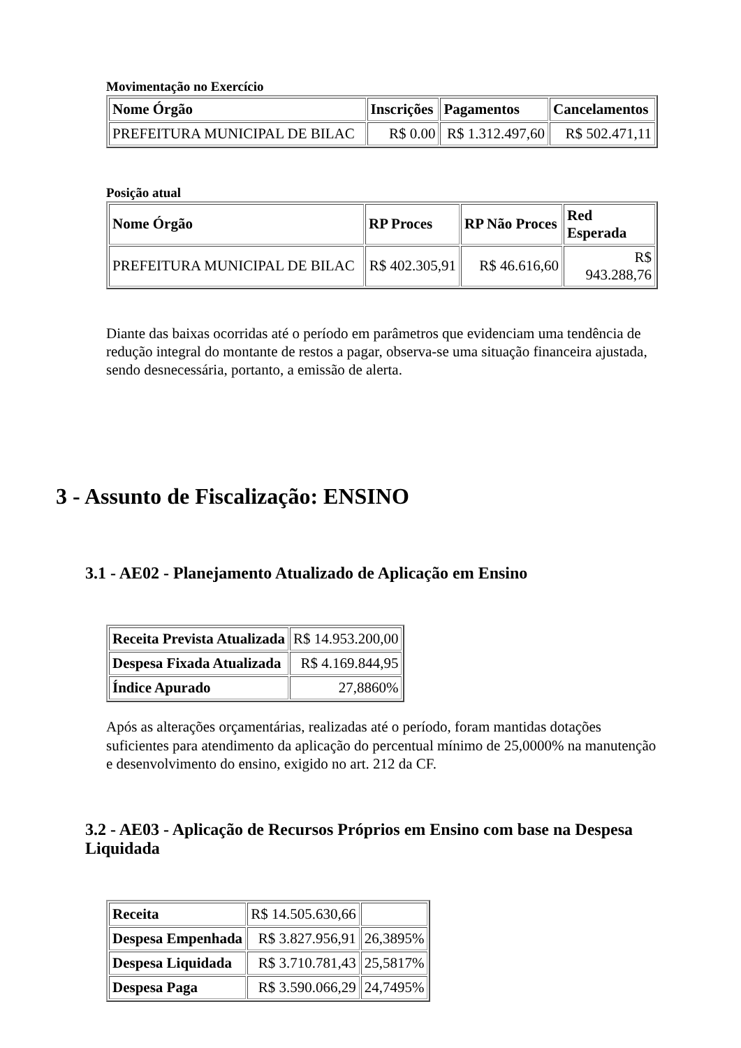Movimentação no Exercício
| Nome Órgão | Inscrições | Pagamentos | Cancelamentos |
| --- | --- | --- | --- |
| PREFEITURA MUNICIPAL DE BILAC | R$ 0.00 | R$ 1.312.497,60 | R$ 502.471,11 |
Posição atual
| Nome Órgão | RP Proces | RP Não Proces | Red Esperada |
| --- | --- | --- | --- |
| PREFEITURA MUNICIPAL DE BILAC | R$ 402.305,91 | R$ 46.616,60 | R$ 943.288,76 |
Diante das baixas ocorridas até o período em parâmetros que evidenciam uma tendência de redução integral do montante de restos a pagar, observa-se uma situação financeira ajustada, sendo desnecessária, portanto, a emissão de alerta.
3 - Assunto de Fiscalização: ENSINO
3.1 - AE02 - Planejamento Atualizado de Aplicação em Ensino
| Receita Prevista Atualizada | R$ 14.953.200,00 |
| Despesa Fixada Atualizada | R$ 4.169.844,95 |
| Índice Apurado | 27,8860% |
Após as alterações orçamentárias, realizadas até o período, foram mantidas dotações suficientes para atendimento da aplicação do percentual mínimo de 25,0000% na manutenção e desenvolvimento do ensino, exigido no art. 212 da CF.
3.2 - AE03 - Aplicação de Recursos Próprios em Ensino com base na Despesa Liquidada
| Receita | R$ 14.505.630,66 | |
| Despesa Empenhada | R$ 3.827.956,91 | 26,3895% |
| Despesa Liquidada | R$ 3.710.781,43 | 25,5817% |
| Despesa Paga | R$ 3.590.066,29 | 24,7495% |